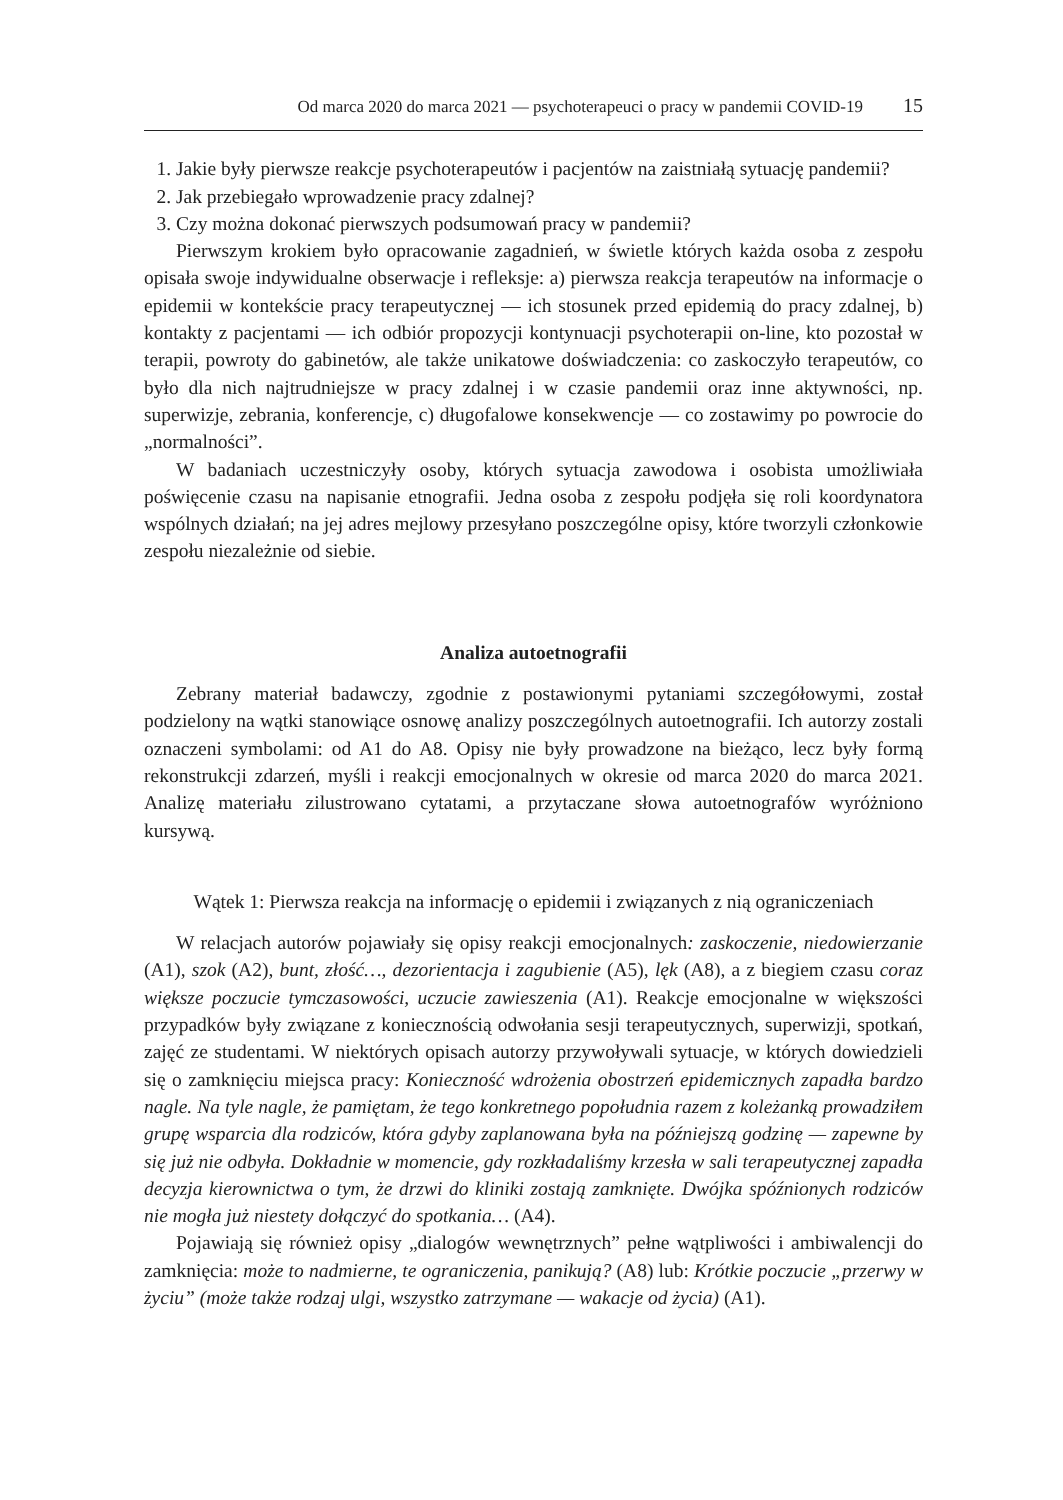Od marca 2020 do marca 2021 — psychoterapeuci o pracy w pandemii COVID-19 15
1. Jakie były pierwsze reakcje psychoterapeutów i pacjentów na zaistniałą sytuację pandemii?
2. Jak przebiegało wprowadzenie pracy zdalnej?
3. Czy można dokonać pierwszych podsumowań pracy w pandemii?
Pierwszym krokiem było opracowanie zagadnień, w świetle których każda osoba z zespołu opisała swoje indywidualne obserwacje i refleksje: a) pierwsza reakcja terapeutów na informacje o epidemii w kontekście pracy terapeutycznej — ich stosunek przed epidemią do pracy zdalnej, b) kontakty z pacjentami — ich odbiór propozycji kontynuacji psychoterapii on-line, kto pozostał w terapii, powroty do gabinetów, ale także unikatowe doświadczenia: co zaskoczyło terapeutów, co było dla nich najtrudniejsze w pracy zdalnej i w czasie pandemii oraz inne aktywności, np. superwizje, zebrania, konferencje, c) długofalowe konsekwencje — co zostawimy po powrocie do „normalności”.
W badaniach uczestniczyły osoby, których sytuacja zawodowa i osobista umożliwiała poświęcenie czasu na napisanie etnografii. Jedna osoba z zespołu podjęła się roli koordynatora wspólnych działań; na jej adres mejlowy przesyłano poszczególne opisy, które tworzyli członkowie zespołu niezależnie od siebie.
Analiza autoetnografii
Zebrany materiał badawczy, zgodnie z postawionymi pytaniami szczegółowymi, został podzielony na wątki stanowiące osnowę analizy poszczególnych autoetnografii. Ich autorzy zostali oznaczeni symbolami: od A1 do A8. Opisy nie były prowadzone na bieżąco, lecz były formą rekonstrukcji zdarzeń, myśli i reakcji emocjonalnych w okresie od marca 2020 do marca 2021. Analizę materiału zilustrowano cytatami, a przytaczane słowa autoetnografów wyróżniono kursywą.
Wątek 1: Pierwsza reakcja na informację o epidemii i związanych z nią ograniczeniach
W relacjach autorów pojawiały się opisy reakcji emocjonalnych: zaskoczenie, niedowierzanie (A1), szok (A2), bunt, złość…, dezorientacja i zagubienie (A5), lęk (A8), a z biegiem czasu coraz większe poczucie tymczasowości, uczucie zawieszenia (A1). Reakcje emocjonalne w większości przypadków były związane z koniecznością odwołania sesji terapeutycznych, superwizji, spotkań, zajęć ze studentami. W niektórych opisach autorzy przywoływali sytuacje, w których dowiedzieli się o zamknięciu miejsca pracy: Konieczność wdrożenia obostrzeń epidemicznych zapadła bardzo nagle. Na tyle nagle, że pamiętam, że tego konkretnego popołudnia razem z koleżanką prowadziłem grupę wsparcia dla rodziców, która gdyby zaplanowana była na późniejszą godzinę — zapewne by się już nie odbyła. Dokładnie w momencie, gdy rozkładaliśmy krzesła w sali terapeutycznej zapadła decyzja kierownictwa o tym, że drzwi do kliniki zostają zamknięte. Dwójka spóźnionych rodziców nie mogła już niestety dołączyć do spotkania… (A4).
Pojawiają się również opisy „dialogów wewnętrznych” pełne wątpliwości i ambiwalencji do zamknięcia: może to nadmierne, te ograniczenia, panikują? (A8) lub: Krótkie poczucie „przerwy w życiu” (może także rodzaj ulgi, wszystko zatrzymane — wakacje od życia) (A1).